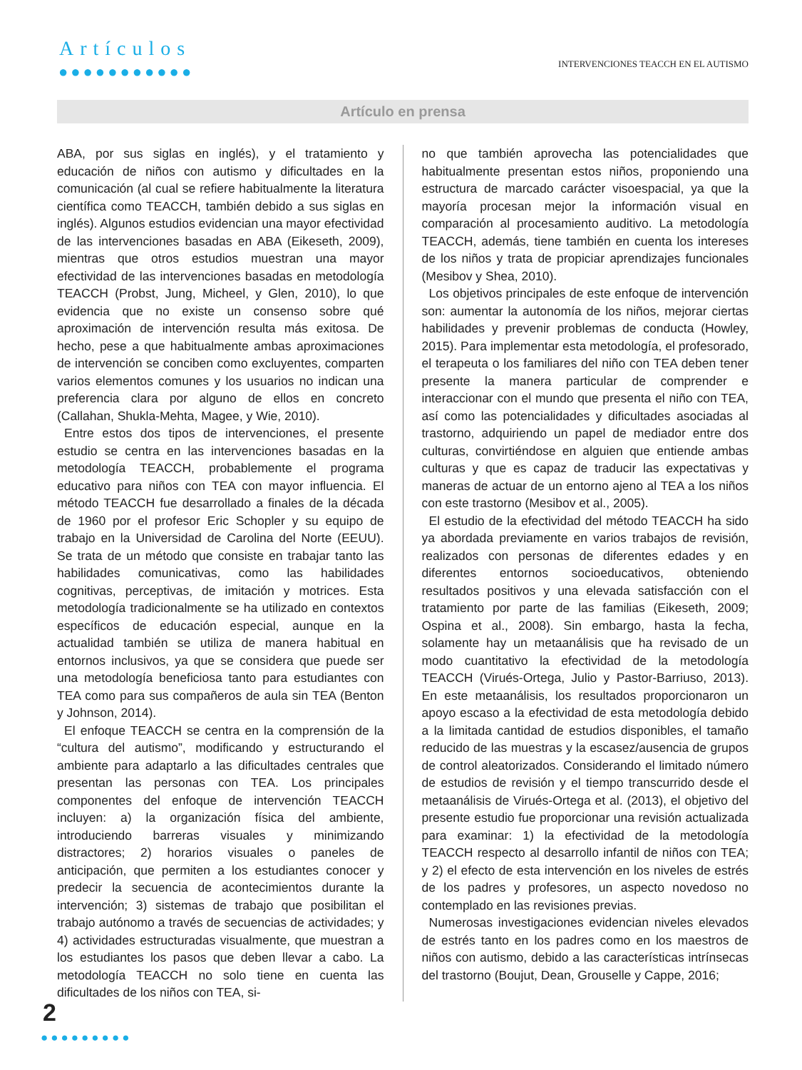Artículos
●●●●●●●●●●●
INTERVENCIONES TEACCH EN EL AUTISMO
Artículo en prensa
ABA, por sus siglas en inglés), y el tratamiento y educación de niños con autismo y dificultades en la comunicación (al cual se refiere habitualmente la literatura científica como TEACCH, también debido a sus siglas en inglés). Algunos estudios evidencian una mayor efectividad de las intervenciones basadas en ABA (Eikeseth, 2009), mientras que otros estudios muestran una mayor efectividad de las intervenciones basadas en metodología TEACCH (Probst, Jung, Micheel, y Glen, 2010), lo que evidencia que no existe un consenso sobre qué aproximación de intervención resulta más exitosa. De hecho, pese a que habitualmente ambas aproximaciones de intervención se conciben como excluyentes, comparten varios elementos comunes y los usuarios no indican una preferencia clara por alguno de ellos en concreto (Callahan, Shukla-Mehta, Magee, y Wie, 2010).
Entre estos dos tipos de intervenciones, el presente estudio se centra en las intervenciones basadas en la metodología TEACCH, probablemente el programa educativo para niños con TEA con mayor influencia. El método TEACCH fue desarrollado a finales de la década de 1960 por el profesor Eric Schopler y su equipo de trabajo en la Universidad de Carolina del Norte (EEUU). Se trata de un método que consiste en trabajar tanto las habilidades comunicativas, como las habilidades cognitivas, perceptivas, de imitación y motrices. Esta metodología tradicionalmente se ha utilizado en contextos específicos de educación especial, aunque en la actualidad también se utiliza de manera habitual en entornos inclusivos, ya que se considera que puede ser una metodología beneficiosa tanto para estudiantes con TEA como para sus compañeros de aula sin TEA (Benton y Johnson, 2014).
El enfoque TEACCH se centra en la comprensión de la “cultura del autismo”, modificando y estructurando el ambiente para adaptarlo a las dificultades centrales que presentan las personas con TEA. Los principales componentes del enfoque de intervención TEACCH incluyen: a) la organización física del ambiente, introduciendo barreras visuales y minimizando distractores; 2) horarios visuales o paneles de anticipación, que permiten a los estudiantes conocer y predecir la secuencia de acontecimientos durante la intervención; 3) sistemas de trabajo que posibilitan el trabajo autónomo a través de secuencias de actividades; y 4) actividades estructuradas visualmente, que muestran a los estudiantes los pasos que deben llevar a cabo. La metodología TEACCH no solo tiene en cuenta las dificultades de los niños con TEA, si-
no que también aprovecha las potencialidades que habitualmente presentan estos niños, proponiendo una estructura de marcado carácter visoespacial, ya que la mayoría procesan mejor la información visual en comparación al procesamiento auditivo. La metodología TEACCH, además, tiene también en cuenta los intereses de los niños y trata de propiciar aprendizajes funcionales (Mesibov y Shea, 2010).
Los objetivos principales de este enfoque de intervención son: aumentar la autonomía de los niños, mejorar ciertas habilidades y prevenir problemas de conducta (Howley, 2015). Para implementar esta metodología, el profesorado, el terapeuta o los familiares del niño con TEA deben tener presente la manera particular de comprender e interaccionar con el mundo que presenta el niño con TEA, así como las potencialidades y dificultades asociadas al trastorno, adquiriendo un papel de mediador entre dos culturas, convirtiéndose en alguien que entiende ambas culturas y que es capaz de traducir las expectativas y maneras de actuar de un entorno ajeno al TEA a los niños con este trastorno (Mesibov et al., 2005).
El estudio de la efectividad del método TEACCH ha sido ya abordada previamente en varios trabajos de revisión, realizados con personas de diferentes edades y en diferentes entornos socioeducativos, obteniendo resultados positivos y una elevada satisfacción con el tratamiento por parte de las familias (Eikeseth, 2009; Ospina et al., 2008). Sin embargo, hasta la fecha, solamente hay un metaanálisis que ha revisado de un modo cuantitativo la efectividad de la metodología TEACCH (Virués-Ortega, Julio y Pastor-Barriuso, 2013). En este metaanálisis, los resultados proporcionaron un apoyo escaso a la efectividad de esta metodología debido a la limitada cantidad de estudios disponibles, el tamaño reducido de las muestras y la escasez/ausencia de grupos de control aleatorizados. Considerando el limitado número de estudios de revisión y el tiempo transcurrido desde el metaanálisis de Virués-Ortega et al. (2013), el objetivo del presente estudio fue proporcionar una revisión actualizada para examinar: 1) la efectividad de la metodología TEACCH respecto al desarrollo infantil de niños con TEA; y 2) el efecto de esta intervención en los niveles de estrés de los padres y profesores, un aspecto novedoso no contemplado en las revisiones previas.
Numerosas investigaciones evidencian niveles elevados de estrés tanto en los padres como en los maestros de niños con autismo, debido a las características intrínsecas del trastorno (Boujut, Dean, Grouselle y Cappe, 2016;
2
●●●●●●●●●